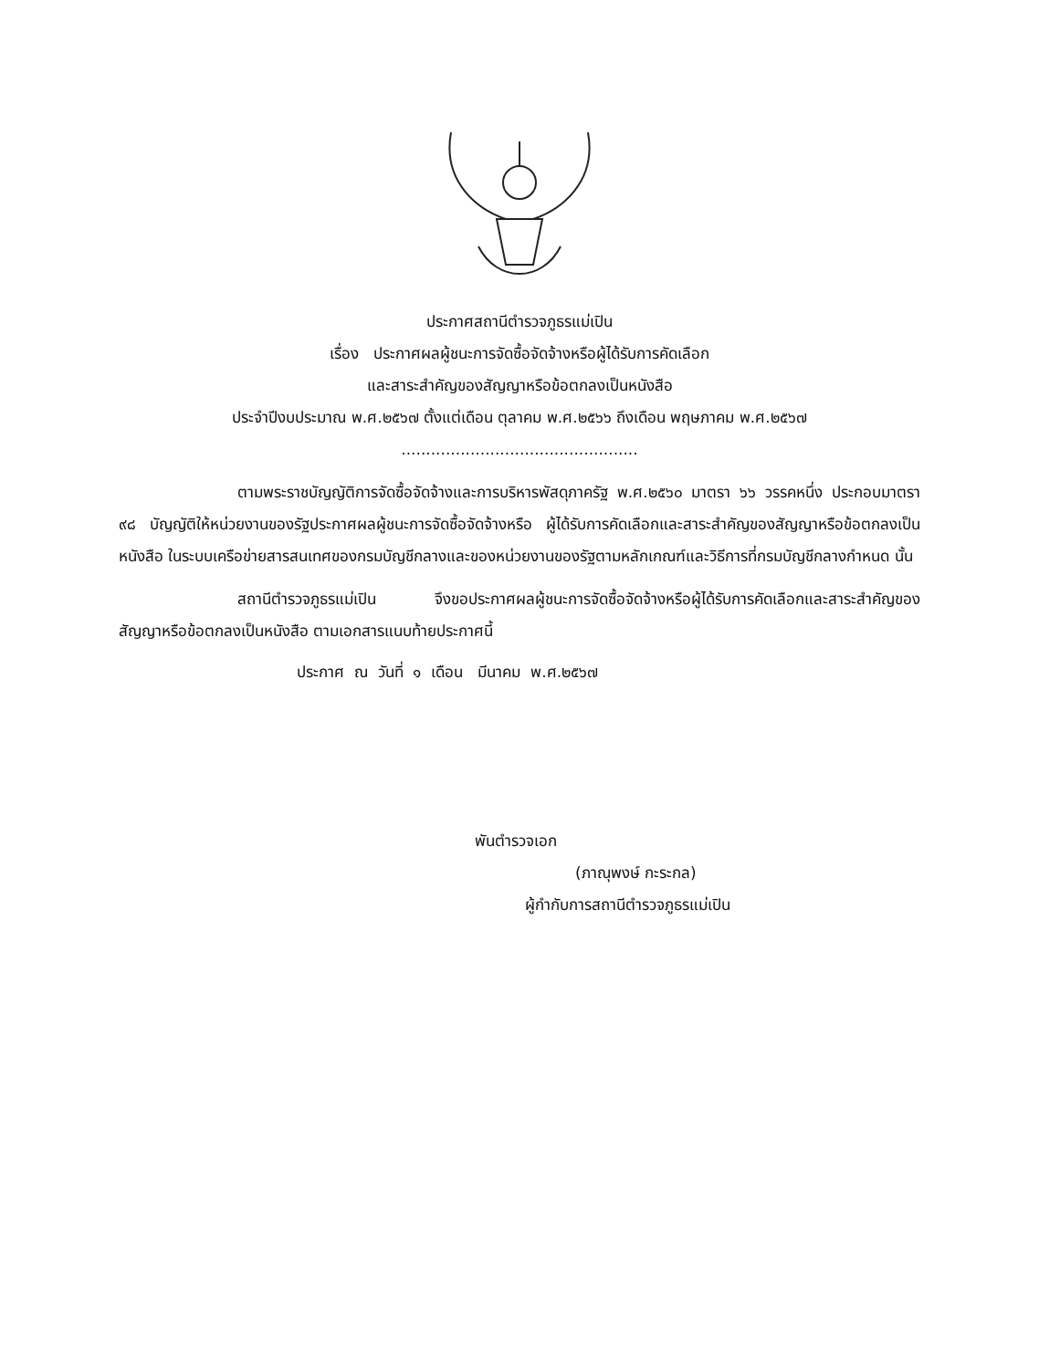ประกาศสถานีตำรวจภูธรแม่เปิน
เรื่อง ประกาศผลผู้ชนะการจัดซื้อจัดจ้างหรือผู้ได้รับการคัดเลือก
และสาระสำคัญของสัญญาหรือข้อตกลงเป็นหนังสือ
ประจำปีงบประมาณ พ.ศ.๒๕๖๗ ตั้งแต่เดือน ตุลาคม พ.ศ.๒๕๖๖ ถึงเดือน พฤษภาคม พ.ศ.๒๕๖๗
................................................
ตามพระราชบัญญัติการจัดซื้อจัดจ้างและการบริหารพัสดุภาครัฐ พ.ศ.๒๕๖๐ มาตรา ๖๖ วรรคหนึ่ง ประกอบมาตรา ๙๘ บัญญัติให้หน่วยงานของรัฐประกาศผลผู้ชนะการจัดซื้อจัดจ้างหรือ ผู้ได้รับการคัดเลือกและสาระสำคัญของสัญญาหรือข้อตกลงเป็นหนังสือ ในระบบเครือข่ายสารสนเทศของกรมบัญชีกลางและของหน่วยงานของรัฐตามหลักเกณฑ์และวิธีการที่กรมบัญชีกลางกำหนด นั้น
สถานีตำรวจภูธรแม่เปิน จึงขอประกาศผลผู้ชนะการจัดซื้อจัดจ้างหรือผู้ได้รับการคัดเลือกและสาระสำคัญของสัญญาหรือข้อตกลงเป็นหนังสือ ตามเอกสารแนบท้ายประกาศนี้
ประกาศ ณ วันที่ ๑ เดือน มีนาคม พ.ศ.๒๕๖๗
พันตำรวจเอก
(ภาณุพงษ์ กะระกล)
ผู้กำกับการสถานีตำรวจภูธรแม่เปิน